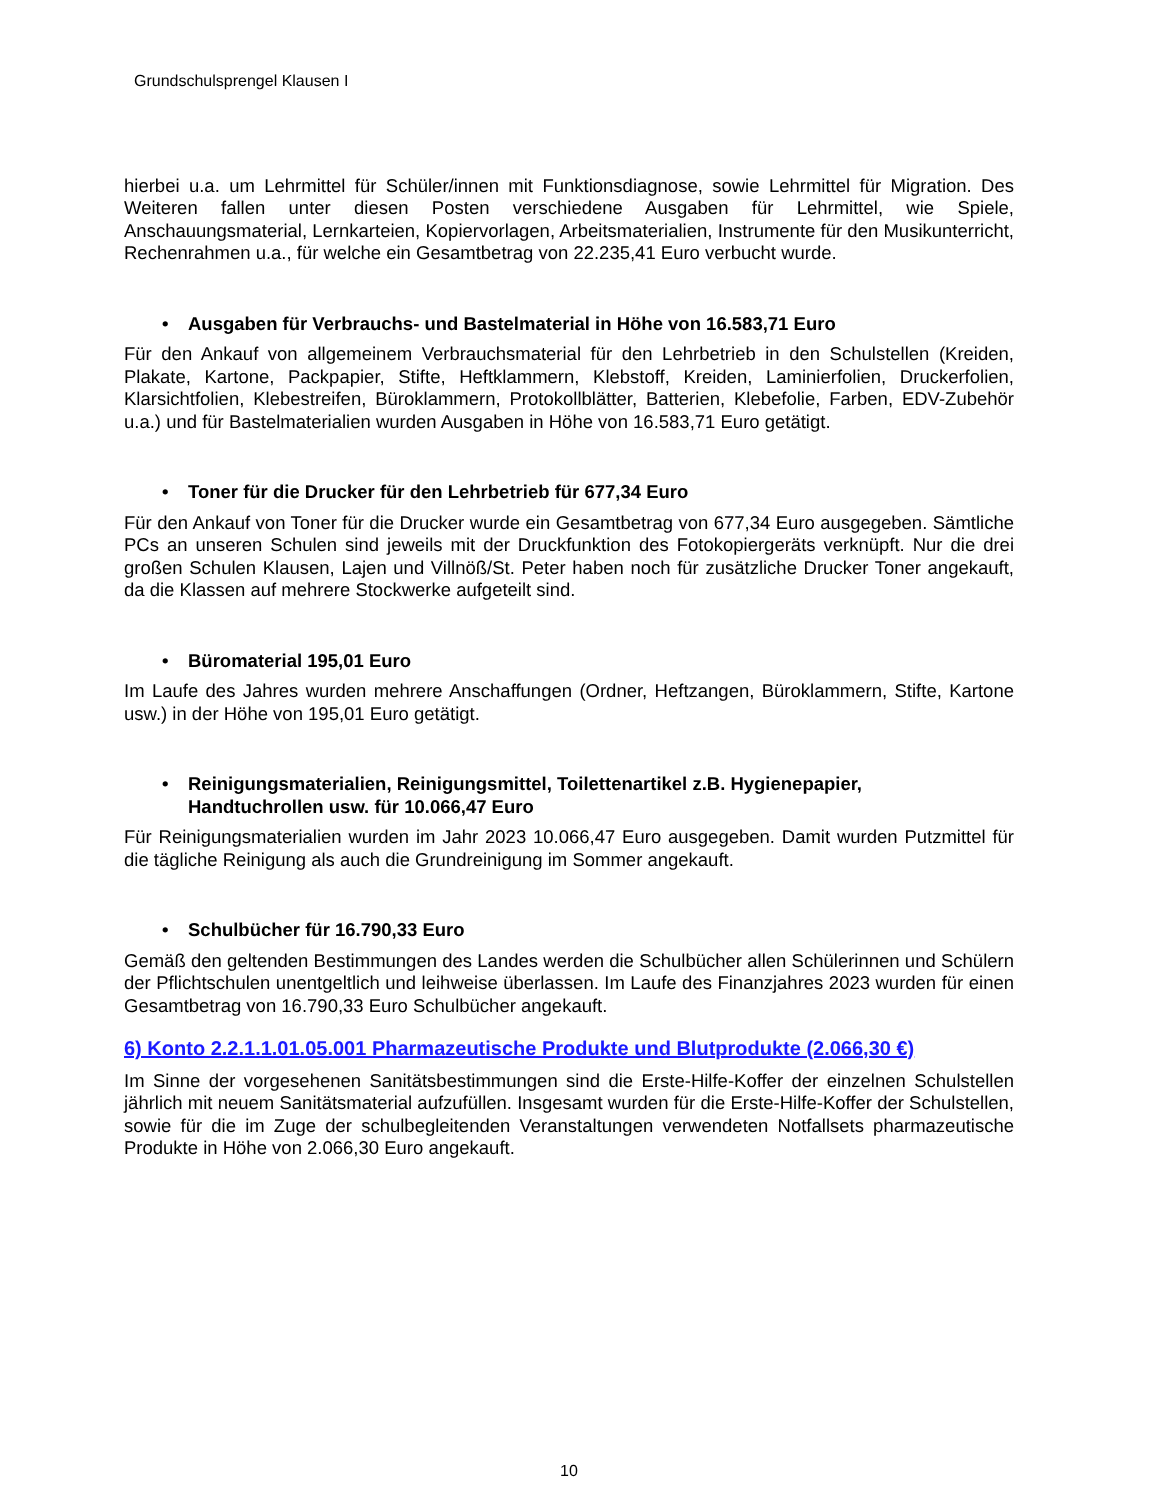Grundschulsprengel Klausen I
hierbei u.a. um Lehrmittel für Schüler/innen mit Funktionsdiagnose, sowie Lehrmittel für Migration. Des Weiteren fallen unter diesen Posten verschiedene Ausgaben für Lehrmittel, wie Spiele, Anschauungsmaterial, Lernkarteien, Kopiervorlagen, Arbeitsmaterialien, Instrumente für den Musikunterricht, Rechenrahmen u.a., für welche ein Gesamtbetrag von 22.235,41 Euro verbucht wurde.
• Ausgaben für Verbrauchs- und Bastelmaterial in Höhe von 16.583,71 Euro
Für den Ankauf von allgemeinem Verbrauchsmaterial für den Lehrbetrieb in den Schulstellen (Kreiden, Plakate, Kartone, Packpapier, Stifte, Heftklammern, Klebstoff, Kreiden, Laminierfolien, Druckerfolien, Klarsichtfolien, Klebestreifen, Büroklammern, Protokollblätter, Batterien, Klebefolie, Farben, EDV-Zubehör u.a.) und für Bastelmaterialien wurden Ausgaben in Höhe von 16.583,71 Euro getätigt.
• Toner für die Drucker für den Lehrbetrieb für 677,34 Euro
Für den Ankauf von Toner für die Drucker wurde ein Gesamtbetrag von 677,34 Euro ausgegeben. Sämtliche PCs an unseren Schulen sind jeweils mit der Druckfunktion des Fotokopiergeräts verknüpft. Nur die drei großen Schulen Klausen, Lajen und Villnöß/St. Peter haben noch für zusätzliche Drucker Toner angekauft, da die Klassen auf mehrere Stockwerke aufgeteilt sind.
• Büromaterial 195,01 Euro
Im Laufe des Jahres wurden mehrere Anschaffungen (Ordner, Heftzangen, Büroklammern, Stifte, Kartone usw.) in der Höhe von 195,01 Euro getätigt.
• Reinigungsmaterialien, Reinigungsmittel, Toilettenartikel z.B. Hygienepapier,
Handtuchrollen usw. für 10.066,47 Euro
Für Reinigungsmaterialien wurden im Jahr 2023 10.066,47 Euro ausgegeben. Damit wurden Putzmittel für die tägliche Reinigung als auch die Grundreinigung im Sommer angekauft.
• Schulbücher für 16.790,33 Euro
Gemäß den geltenden Bestimmungen des Landes werden die Schulbücher allen Schülerinnen und Schülern der Pflichtschulen unentgeltlich und leihweise überlassen. Im Laufe des Finanzjahres 2023 wurden für einen Gesamtbetrag von 16.790,33 Euro Schulbücher angekauft.
6) Konto 2.2.1.1.01.05.001 Pharmazeutische Produkte und Blutprodukte (2.066,30 €)
Im Sinne der vorgesehenen Sanitätsbestimmungen sind die Erste-Hilfe-Koffer der einzelnen Schulstellen jährlich mit neuem Sanitätsmaterial aufzufüllen. Insgesamt wurden für die Erste-Hilfe-Koffer der Schulstellen, sowie für die im Zuge der schulbegleitenden Veranstaltungen verwendeten Notfallsets pharmazeutische Produkte in Höhe von 2.066,30 Euro angekauft.
10